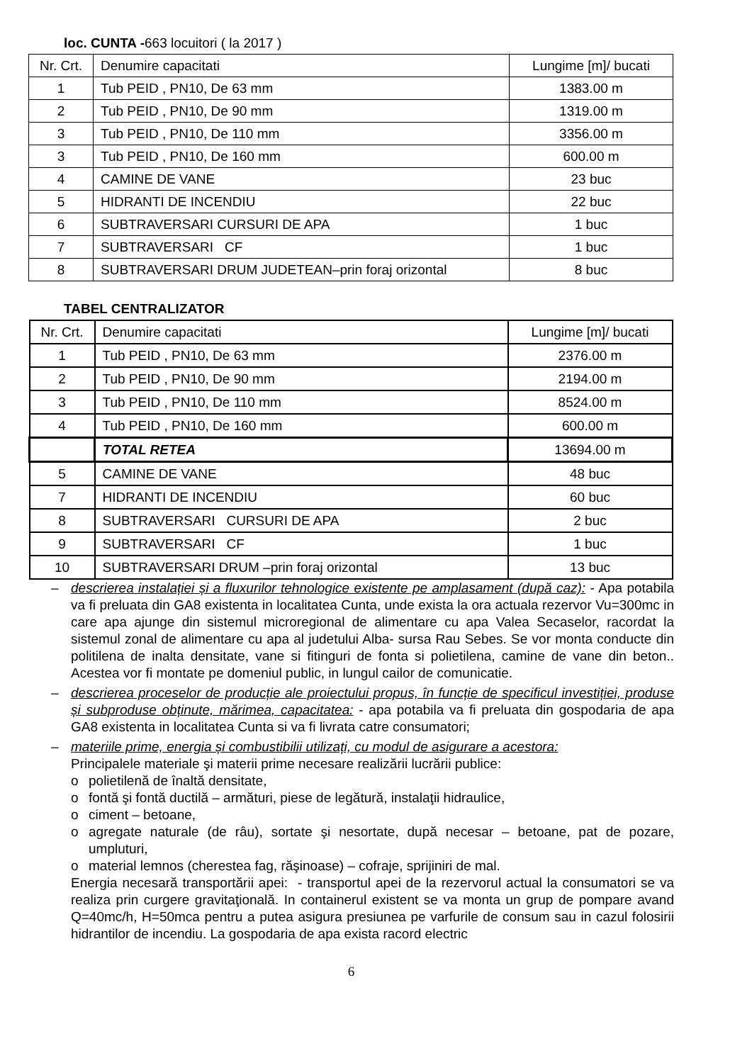loc. CUNTA -663 locuitori ( la 2017 )
| Nr. Crt. | Denumire capacitati | Lungime [m]/ bucati |
| 1 | Tub PEID , PN10, De 63 mm | 1383.00 m |
| 2 | Tub PEID , PN10, De 90 mm | 1319.00 m |
| 3 | Tub PEID , PN10, De 110 mm | 3356.00 m |
| 3 | Tub PEID , PN10, De 160 mm | 600.00 m |
| 4 | CAMINE DE VANE | 23 buc |
| 5 | HIDRANTI DE INCENDIU | 22 buc |
| 6 | SUBTRAVERSARI CURSURI DE APA | 1 buc |
| 7 | SUBTRAVERSARI CF | 1 buc |
| 8 | SUBTRAVERSARI DRUM JUDETEAN–prin foraj orizontal | 8 buc |
TABEL CENTRALIZATOR
| Nr. Crt. | Denumire capacitati | Lungime [m]/ bucati |
| 1 | Tub PEID , PN10, De 63 mm | 2376.00 m |
| 2 | Tub PEID , PN10, De 90 mm | 2194.00 m |
| 3 | Tub PEID , PN10, De 110 mm | 8524.00 m |
| 4 | Tub PEID , PN10, De 160 mm | 600.00 m |
| | TOTAL RETEA | 13694.00 m |
| 5 | CAMINE DE VANE | 48 buc |
| 7 | HIDRANTI DE INCENDIU | 60 buc |
| 8 | SUBTRAVERSARI CURSURI DE APA | 2 buc |
| 9 | SUBTRAVERSARI CF | 1 buc |
| 10 | SUBTRAVERSARI DRUM –prin foraj orizontal | 13 buc |
– descrierea instalației și a fluxurilor tehnologice existente pe amplasament (după caz): - Apa potabila va fi preluata din GA8 existenta in localitatea Cunta, unde exista la ora actuala rezervor Vu=300mc in care apa ajunge din sistemul microregional de alimentare cu apa Valea Secaselor, racordat la sistemul zonal de alimentare cu apa al judetului Alba- sursa Rau Sebes. Se vor monta conducte din politilena de inalta densitate, vane si fitinguri de fonta si polietilena, camine de vane din beton.. Acestea vor fi montate pe domeniul public, in lungul cailor de comunicatie.
– descrierea proceselor de producție ale proiectului propus, în funcție de specificul investiției, produse și subproduse obținute, mărimea, capacitatea: - apa potabila va fi preluata din gospodaria de apa GA8 existenta in localitatea Cunta si va fi livrata catre consumatori;
– materiile prime, energia și combustibilii utilizați, cu modul de asigurare a acestora:
Principalele materiale şi materii prime necesare realizării lucrării publice:
o polietilenă de înaltă densitate,
o fontă şi fontă ductilă – armături, piese de legătură, instalaţii hidraulice,
o ciment – betoane,
o agregate naturale (de râu), sortate şi nesortate, după necesar – betoane, pat de pozare, umpluturi,
o material lemnos (cherestea fag, răşinoase) – cofraje, sprijiniri de mal.
Energia necesară transportării apei: - transportul apei de la rezervorul actual la consumatori se va realiza prin curgere gravitaţională. In containerul existent se va monta un grup de pompare avand Q=40mc/h, H=50mca pentru a putea asigura presiunea pe varfurile de consum sau in cazul folosirii hidrantilor de incendiu. La gospodaria de apa exista racord electric
6